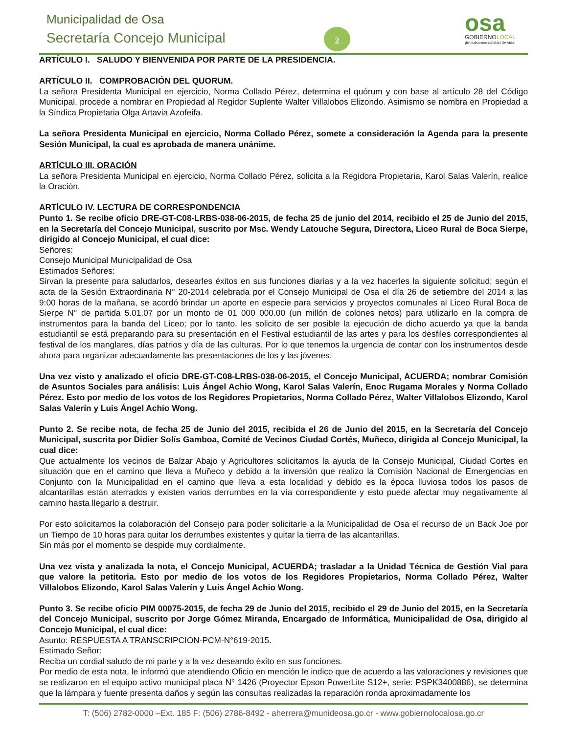Municipalidad de Osa
Secretaría Concejo Municipal 2
osa
GOBIERNOLOCAL
¡Impulsamos calidad de vida!
ARTÍCULO I. SALUDO Y BIENVENIDA POR PARTE DE LA PRESIDENCIA.
ARTÍCULO II. COMPROBACIÓN DEL QUORUM.
La señora Presidenta Municipal en ejercicio, Norma Collado Pérez, determina el quórum y con base al artículo 28 del Código Municipal, procede a nombrar en Propiedad al Regidor Suplente Walter Villalobos Elizondo. Asimismo se nombra en Propiedad a la Síndica Propietaria Olga Artavia Azofeifa.
La señora Presidenta Municipal en ejercicio, Norma Collado Pérez, somete a consideración la Agenda para la presente Sesión Municipal, la cual es aprobada de manera unánime.
ARTÍCULO III. ORACIÓN
La señora Presidenta Municipal en ejercicio, Norma Collado Pérez, solicita a la Regidora Propietaria, Karol Salas Valerín, realice la Oración.
ARTÍCULO IV. LECTURA DE CORRESPONDENCIA
Punto 1. Se recibe oficio DRE-GT-C08-LRBS-038-06-2015, de fecha 25 de junio del 2014, recibido el 25 de Junio del 2015, en la Secretaría del Concejo Municipal, suscrito por Msc. Wendy Latouche Segura, Directora, Liceo Rural de Boca Sierpe, dirigido al Concejo Municipal, el cual dice:
Señores:
Consejo Municipal Municipalidad de Osa
Estimados Señores:
Sirvan la presente para saludarlos, desearles éxitos en sus funciones diarias y a la vez hacerles la siguiente solicitud; según el acta de la Sesión Extraordinaria N° 20-2014 celebrada por el Consejo Municipal de Osa el día 26 de setiembre del 2014 a las 9:00 horas de la mañana, se acordó brindar un aporte en especie para servicios y proyectos comunales al Liceo Rural Boca de Sierpe N° de partida 5.01.07 por un monto de 01 000 000.00 (un millón de colones netos) para utilizarlo en la compra de instrumentos para la banda del Liceo; por lo tanto, les solicito de ser posible la ejecución de dicho acuerdo ya que la banda estudiantil se está preparando para su presentación en el Festival estudiantil de las artes y para los desfiles correspondientes al festival de los manglares, días patrios y día de las culturas. Por lo que tenemos la urgencia de contar con los instrumentos desde ahora para organizar adecuadamente las presentaciones de los y las jóvenes.
Una vez visto y analizado el oficio DRE-GT-C08-LRBS-038-06-2015, el Concejo Municipal, ACUERDA; nombrar Comisión de Asuntos Sociales para análisis: Luis Ángel Achio Wong, Karol Salas Valerín, Enoc Rugama Morales y Norma Collado Pérez. Esto por medio de los votos de los Regidores Propietarios, Norma Collado Pérez, Walter Villalobos Elizondo, Karol Salas Valerín y Luis Ángel Achio Wong.
Punto 2. Se recibe nota, de fecha 25 de Junio del 2015, recibida el 26 de Junio del 2015, en la Secretaría del Concejo Municipal, suscrita por Didier Solís Gamboa, Comité de Vecinos Ciudad Cortés, Muñeco, dirigida al Concejo Municipal, la cual dice:
Que actualmente los vecinos de Balzar Abajo y Agricultores solicitamos la ayuda de la Consejo Municipal, Ciudad Cortes en situación que en el camino que lleva a Muñeco y debido a la inversión que realizo la Comisión Nacional de Emergencias en Conjunto con la Municipalidad en el camino que lleva a esta localidad y debido es la época lluviosa todos los pasos de alcantarillas están aterrados y existen varios derrumbes en la vía correspondiente y esto puede afectar muy negativamente al camino hasta llegarlo a destruir.
Por esto solicitamos la colaboración del Consejo para poder solicitarle a la Municipalidad de Osa el recurso de un Back Joe por un Tiempo de 10 horas para quitar los derrumbes existentes y quitar la tierra de las alcantarillas.
Sin más por el momento se despide muy cordialmente.
Una vez vista y analizada la nota, el Concejo Municipal, ACUERDA; trasladar a la Unidad Técnica de Gestión Vial para que valore la petitoria. Esto por medio de los votos de los Regidores Propietarios, Norma Collado Pérez, Walter Villalobos Elizondo, Karol Salas Valerín y Luis Ángel Achio Wong.
Punto 3. Se recibe oficio PIM 00075-2015, de fecha 29 de Junio del 2015, recibido el 29 de Junio del 2015, en la Secretaría del Concejo Municipal, suscrito por Jorge Gómez Miranda, Encargado de Informática, Municipalidad de Osa, dirigido al Concejo Municipal, el cual dice:
Asunto: RESPUESTA A TRANSCRIPCION-PCM-N°619-2015.
Estimado Señor:
Reciba un cordial saludo de mi parte y a la vez deseando éxito en sus funciones.
Por medio de esta nota, le informó que atendiendo Oficio en mención le indico que de acuerdo a las valoraciones y revisiones que se realizaron en el equipo activo municipal placa N° 1426 (Proyector Epson PowerLite S12+, serie: PSPK3400886), se determina que la lámpara y fuente presenta daños y según las consultas realizadas la reparación ronda aproximadamente los
T: (506) 2782-0000 –Ext. 185 F: (506) 2786-8492 - aherrera@munideosa.go.cr - www.gobiernolocalosa.go.cr